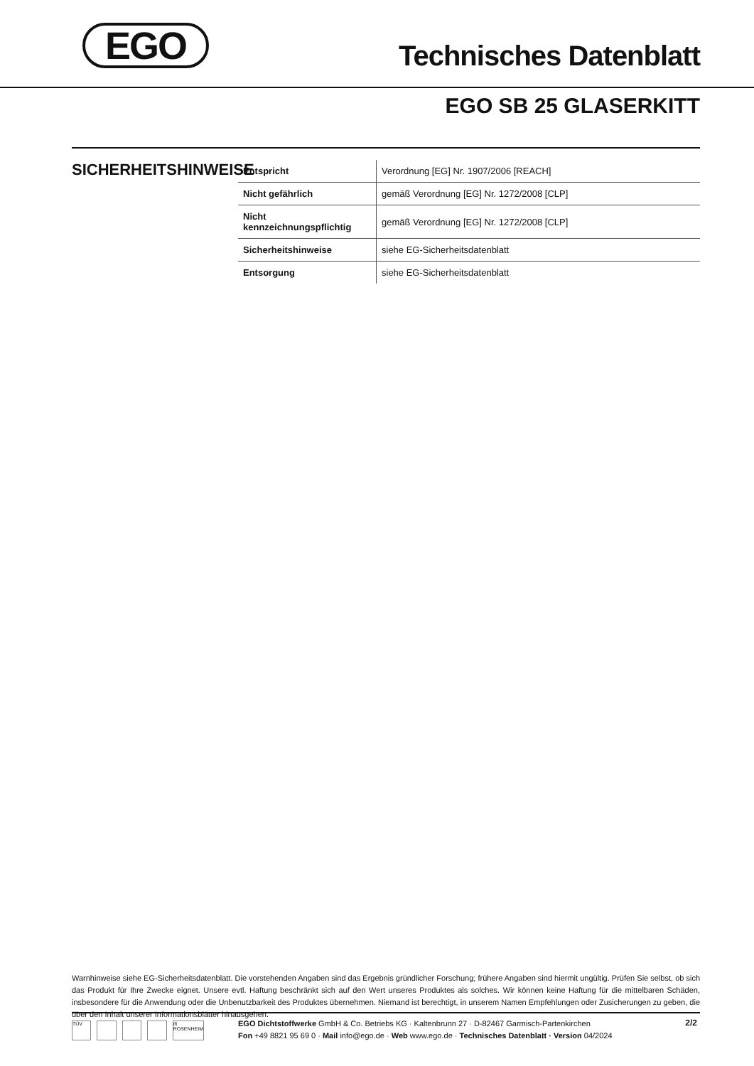EGO Technisches Datenblatt
EGO SB 25 GLASERKITT
SICHERHEITSHINWEISE
| Entspricht | Verordnung [EG] Nr. 1907/2006 [REACH] |
| Nicht gefährlich | gemäß Verordnung [EG] Nr. 1272/2008 [CLP] |
| Nicht kennzeichnungspflichtig | gemäß Verordnung [EG] Nr. 1272/2008 [CLP] |
| Sicherheitshinweise | siehe EG-Sicherheitsdatenblatt |
| Entsorgung | siehe EG-Sicherheitsdatenblatt |
Warnhinweise siehe EG-Sicherheitsdatenblatt. Die vorstehenden Angaben sind das Ergebnis gründlicher Forschung; frühere Angaben sind hiermit ungültig. Prüfen Sie selbst, ob sich das Produkt für Ihre Zwecke eignet. Unsere evtl. Haftung beschränkt sich auf den Wert unseres Produktes als solches. Wir können keine Haftung für die mittelbaren Schäden, insbesondere für die Anwendung oder die Unbenutzbarkeit des Produktes übernehmen. Niemand ist berechtigt, in unserem Namen Empfehlungen oder Zusicherungen zu geben, die über den Inhalt unserer Informationsblätter hinausgehen.
TÜV ift ROSENHEIM
EGO Dichtstoffwerke GmbH & Co. Betriebs KG · Kaltenbrunn 27 · D-82467 Garmisch-Partenkirchen
Fon +49 8821 95 69 0 · Mail info@ego.de · Web www.ego.de · Technisches Datenblatt · Version 04/2024
2/2